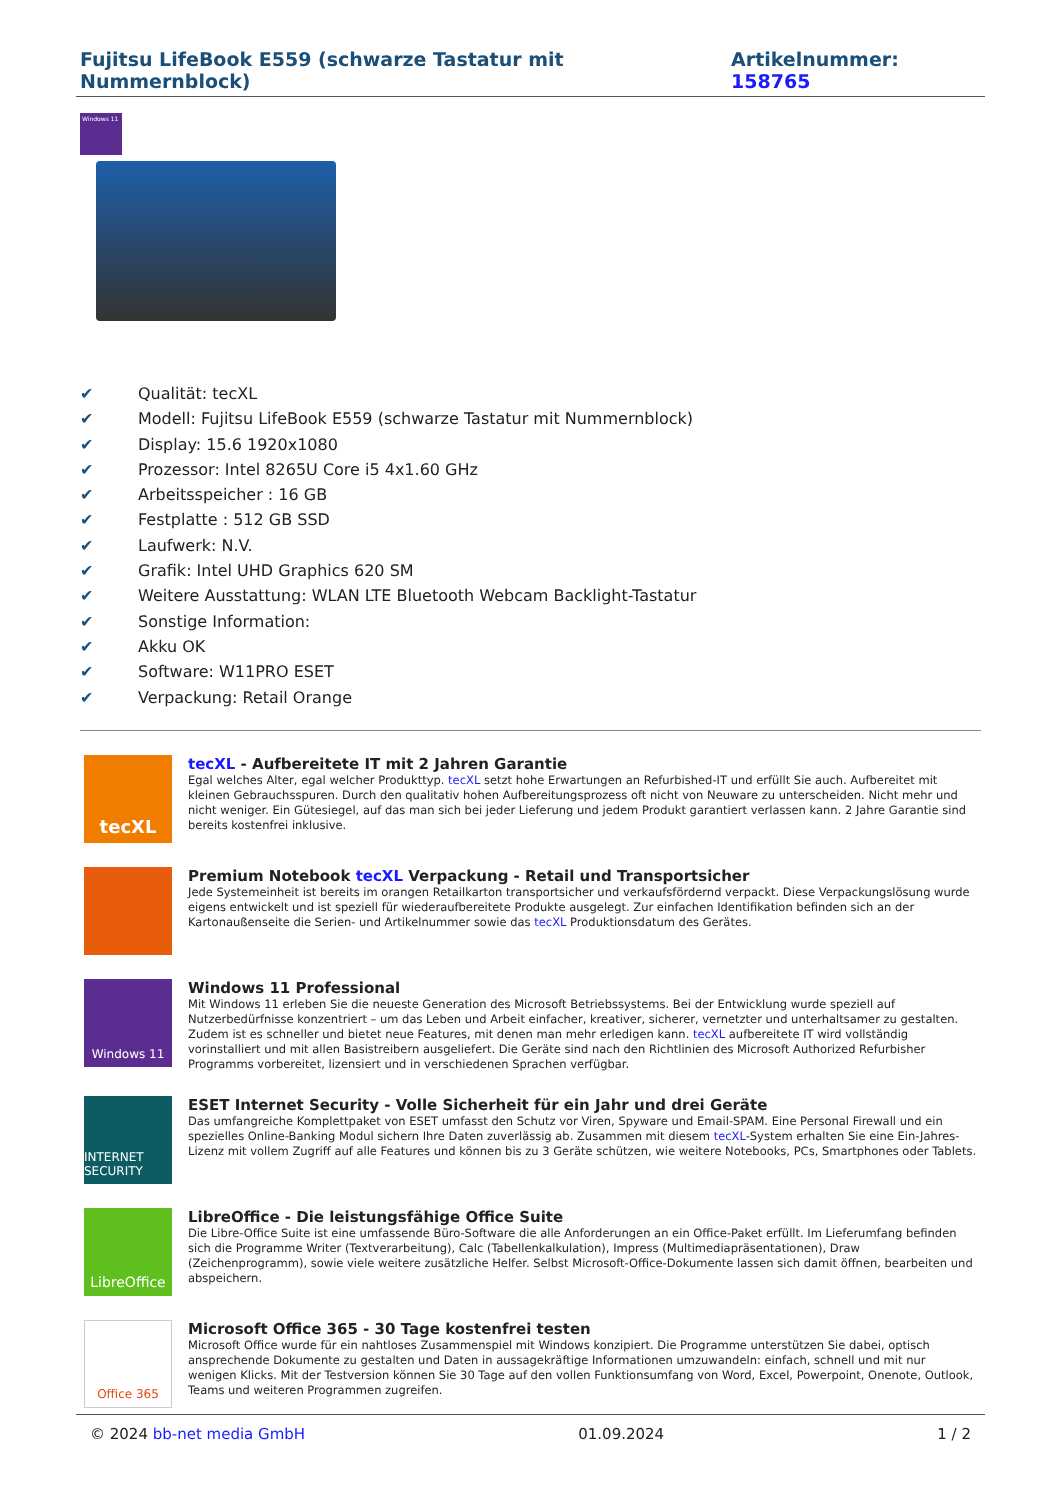Fujitsu LifeBook E559 (schwarze Tastatur mit Nummernblock) Artikelnummer: 158765
Windows 11
✔ Qualität: tecXL
✔ Modell: Fujitsu LifeBook E559 (schwarze Tastatur mit Nummernblock)
✔ Display: 15.6 1920x1080
✔ Prozessor: Intel 8265U Core i5 4x1.60 GHz
✔ Arbeitsspeicher : 16 GB
✔ Festplatte : 512 GB SSD
✔ Laufwerk: N.V.
✔ Grafik: Intel UHD Graphics 620 SM
✔ Weitere Ausstattung: WLAN LTE Bluetooth Webcam Backlight-Tastatur
✔ Sonstige Information:
✔ Akku OK
✔ Software: W11PRO ESET
✔ Verpackung: Retail Orange
tecXL
tecXL - Aufbereitete IT mit 2 Jahren Garantie
Egal welches Alter, egal welcher Produkttyp. tecXL setzt hohe Erwartungen an Refurbished-IT und erfüllt Sie auch. Aufbereitet mit kleinen Gebrauchsspuren. Durch den qualitativ hohen Aufbereitungsprozess oft nicht von Neuware zu unterscheiden. Nicht mehr und nicht weniger. Ein Gütesiegel, auf das man sich bei jeder Lieferung und jedem Produkt garantiert verlassen kann. 2 Jahre Garantie sind bereits kostenfrei inklusive.
Premium Notebook tecXL Verpackung - Retail und Transportsicher
Jede Systemeinheit ist bereits im orangen Retailkarton transportsicher und verkaufsfördernd verpackt. Diese Verpackungslösung wurde eigens entwickelt und ist speziell für wiederaufbereitete Produkte ausgelegt. Zur einfachen Identifikation befinden sich an der Kartonaußenseite die Serien- und Artikelnummer sowie das tecXL Produktionsdatum des Gerätes.
Windows 11
Windows 11 Professional
Mit Windows 11 erleben Sie die neueste Generation des Microsoft Betriebssystems. Bei der Entwicklung wurde speziell auf Nutzerbedürfnisse konzentriert – um das Leben und Arbeit einfacher, kreativer, sicherer, vernetzter und unterhaltsamer zu gestalten. Zudem ist es schneller und bietet neue Features, mit denen man mehr erledigen kann. tecXL aufbereitete IT wird vollständig vorinstalliert und mit allen Basistreibern ausgeliefert. Die Geräte sind nach den Richtlinien des Microsoft Authorized Refurbisher Programms vorbereitet, lizensiert und in verschiedenen Sprachen verfügbar.
INTERNET SECURITY
ESET Internet Security - Volle Sicherheit für ein Jahr und drei Geräte
Das umfangreiche Komplettpaket von ESET umfasst den Schutz vor Viren, Spyware und Email-SPAM. Eine Personal Firewall und ein spezielles Online-Banking Modul sichern Ihre Daten zuverlässig ab. Zusammen mit diesem tecXL-System erhalten Sie eine Ein-Jahres-Lizenz mit vollem Zugriff auf alle Features und können bis zu 3 Geräte schützen, wie weitere Notebooks, PCs, Smartphones oder Tablets.
LibreOffice
LibreOffice - Die leistungsfähige Office Suite
Die Libre-Office Suite ist eine umfassende Büro-Software die alle Anforderungen an ein Office-Paket erfüllt. Im Lieferumfang befinden sich die Programme Writer (Textverarbeitung), Calc (Tabellenkalkulation), Impress (Multimediapräsentationen), Draw (Zeichenprogramm), sowie viele weitere zusätzliche Helfer. Selbst Microsoft-Office-Dokumente lassen sich damit öffnen, bearbeiten und abspeichern.
Office 365
Microsoft Office 365 - 30 Tage kostenfrei testen
Microsoft Office wurde für ein nahtloses Zusammenspiel mit Windows konzipiert. Die Programme unterstützen Sie dabei, optisch ansprechende Dokumente zu gestalten und Daten in aussagekräftige Informationen umzuwandeln: einfach, schnell und mit nur wenigen Klicks. Mit der Testversion können Sie 30 Tage auf den vollen Funktionsumfang von Word, Excel, Powerpoint, Onenote, Outlook, Teams und weiteren Programmen zugreifen.
© 2024 bb-net media GmbH 01.09.2024 1 / 2